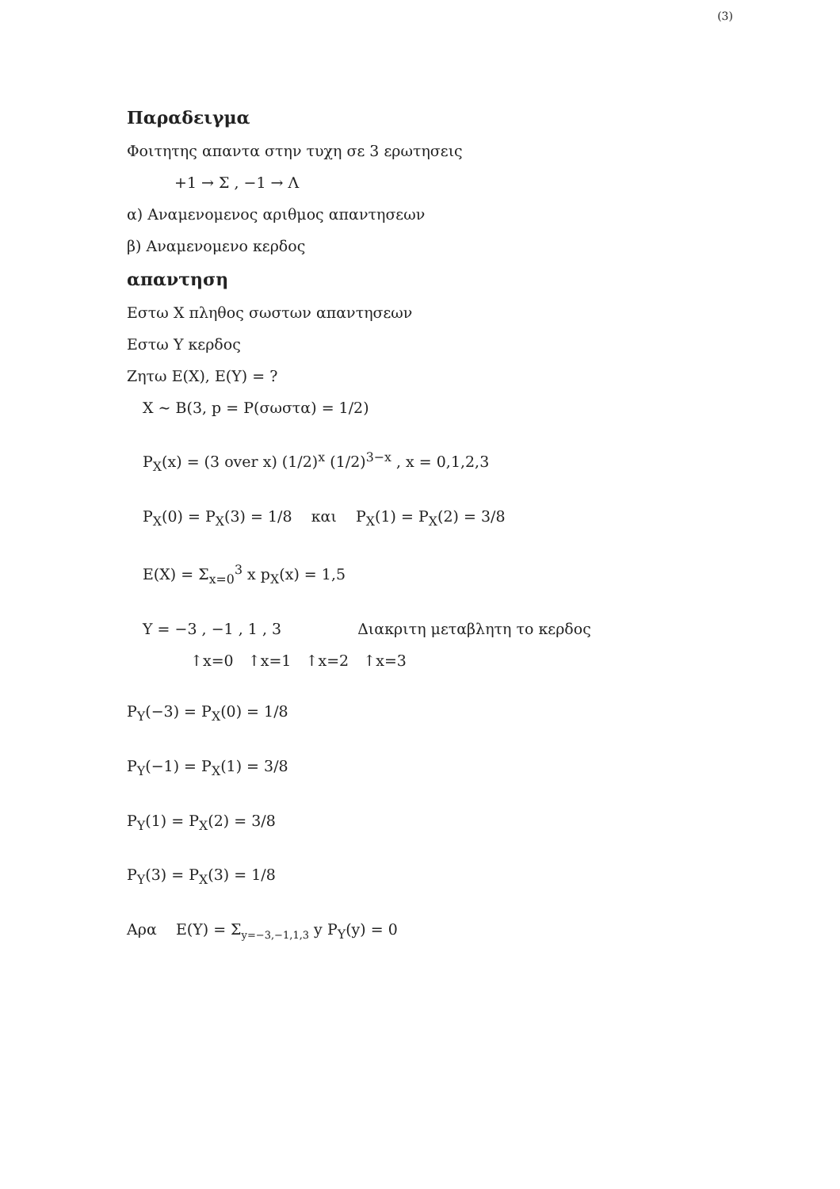(3)
Παραδειγμα
Φοιτητης απαντα στην τυχη σε 3 ερωτησεις
+1 → Σ , −1 → Λ
α) Αναμενομενος αριθμος απαντησεων
β) Αναμενομενο κερδος
απαντηση
Εστω X πληθος σωστων απαντησεων
Εστω Y κερδος
Ζητω E(X), E(Y) = ?
X ∼ B(3, p = P(σωστα) = 1/2)
P<sub>X</sub>(x) = (3 over x) (1/2)<sup>x</sup> (1/2)<sup>3−x</sup> , x = 0,1,2,3
P<sub>X</sub>(0) = P<sub>X</sub>(3) = 1/8 και P<sub>X</sub>(1) = P<sub>X</sub>(2) = 3/8
E(X) = Σ<sub>x=0</sub><sup>3</sup> x p<sub>X</sub>(x) = 1,5
Y = −3 , −1 , 1 , 3 Διακριτη μεταβλητη το κερδος
↑x=0 ↑x=1 ↑x=2 ↑x=3
P<sub>Y</sub>(−3) = P<sub>X</sub>(0) = 1/8
P<sub>Y</sub>(−1) = P<sub>X</sub>(1) = 3/8
P<sub>Y</sub>(1) = P<sub>X</sub>(2) = 3/8
P<sub>Y</sub>(3) = P<sub>X</sub>(3) = 1/8
Αρα E(Y) = Σ<sub>y=−3,−1,1,3</sub> y P<sub>Y</sub>(y) = 0